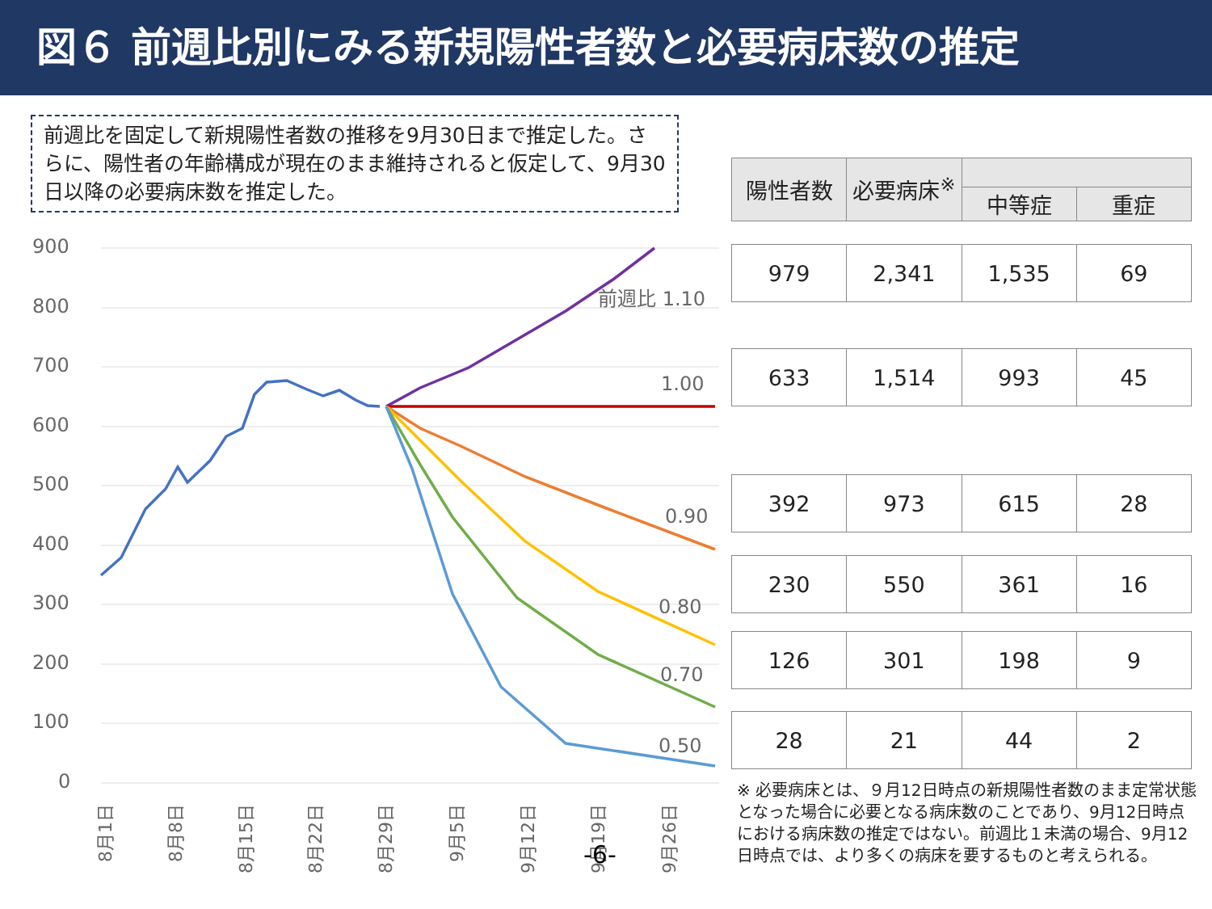図６ 前週比別にみる新規陽性者数と必要病床数の推定
前週比を固定して新規陽性者数の推移を9月30日まで推定した。さらに、陽性者の年齢構成が現在のまま維持されると仮定して、9月30日以降の必要病床数を推定した。
| 陽性者数 | 必要病床<sup>※</sup> | | |
| --- | --- | --- | --- |
| | | 中等症 | 重症 |
| 979 | 2,341 | 1,535 | 69 |
| 633 | 1,514 | 993 | 45 |
| 392 | 973 | 615 | 28 |
| 230 | 550 | 361 | 16 |
| 126 | 301 | 198 | 9 |
| 28 | 21 | 44 | 2 |
900
800
700
600
500
400
300
200
100
0
前週比 1.10
1.00
0.90
0.80
0.70
0.50
8月1日
8月8日
8月15日
8月22日
8月29日
9月5日
9月12日
9月19日
9月26日
-6-
※ 必要病床とは、９月12日時点の新規陽性者数のまま定常状態となった場合に必要となる病床数のことであり、9月12日時点における病床数の推定ではない。前週比１未満の場合、9月12日時点では、より多くの病床を要するものと考えられる。